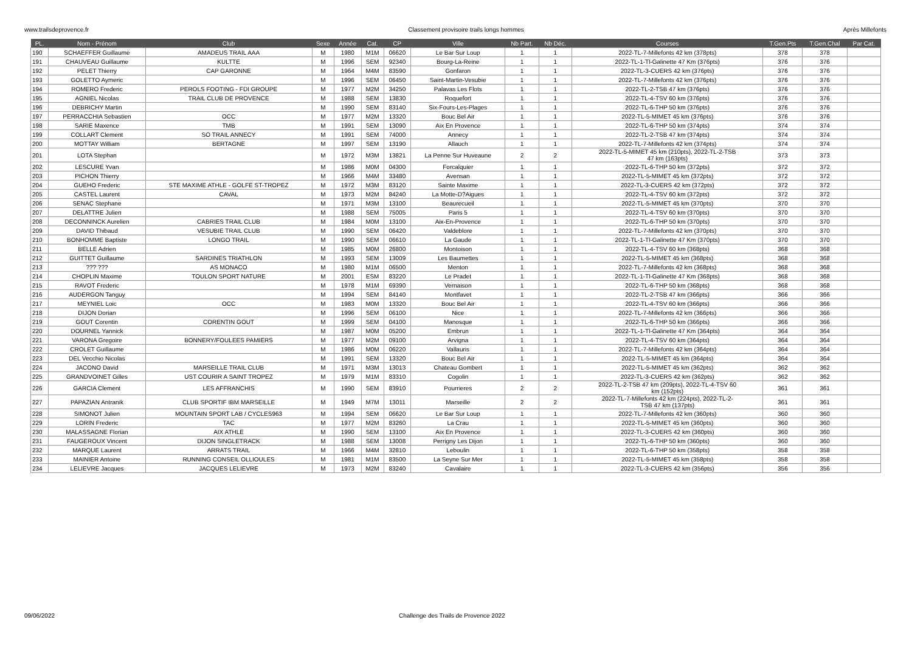www.trailsdeprovence.fr Classement provisoire trails longs hommes Après Millefonts
| PL. | Nom - Prénom | Club | Sexe | Année | Cat. | CP | Ville | Nb Part. | Nb Déc. | Courses | T.Gen.Pts | T.Gen.Chal | Par Cat. |
| --- | --- | --- | --- | --- | --- | --- | --- | --- | --- | --- | --- | --- | --- |
| 190 | SCHAEFFER Guillaume | AMADEUS TRAIL AAA | M | 1980 | M1M | 06620 | Le Bar Sur Loup | 1 | 1 | 2022-TL-7-Millefonts 42 km (378pts) | 378 | 378 | |
| 191 | CHAUVEAU Guillaume | KULTTE | M | 1996 | SEM | 92340 | Bourg-La-Reine | 1 | 1 | 2022-TL-1-Tl-Galinette 47 Km (376pts) | 376 | 376 | |
| 192 | PELET Thierry | CAP GARONNE | M | 1964 | M4M | 83590 | Gonfaron | 1 | 1 | 2022-TL-3-CUERS 42 km (376pts) | 376 | 376 | |
| 193 | GOLETTO Aymeric | | M | 1996 | SEM | 06450 | Saint-Martin-Vesubie | 1 | 1 | 2022-TL-7-Millefonts 42 km (376pts) | 376 | 376 | |
| 194 | ROMERO Frederic | PEROLS FOOTING - FDI GROUPE | M | 1977 | M2M | 34250 | Palavas Les Flots | 1 | 1 | 2022-TL-2-TSB 47 km (376pts) | 376 | 376 | |
| 195 | AGNIEL Nicolas | TRAIL CLUB DE PROVENCE | M | 1988 | SEM | 13830 | Roquefort | 1 | 1 | 2022-TL-4-TSV 60 km (376pts) | 376 | 376 | |
| 196 | DEBRICHY Martin | | M | 1990 | SEM | 83140 | Six-Fours-Les-Plages | 1 | 1 | 2022-TL-6-THP 50 km (376pts) | 376 | 376 | |
| 197 | PERRACCHIA Sebastien | OCC | M | 1977 | M2M | 13320 | Bouc Bel Air | 1 | 1 | 2022-TL-5-MIMET 45 km (376pts) | 376 | 376 | |
| 198 | SARIE Maxence | TMB | M | 1991 | SEM | 13090 | Aix En Provence | 1 | 1 | 2022-TL-6-THP 50 km (374pts) | 374 | 374 | |
| 199 | COLLART Clement | SO TRAIL ANNECY | M | 1991 | SEM | 74000 | Annecy | 1 | 1 | 2022-TL-2-TSB 47 km (374pts) | 374 | 374 | |
| 200 | MOTTAY William | BERTAGNE | M | 1997 | SEM | 13190 | Allauch | 1 | 1 | 2022-TL-7-Millefonts 42 km (374pts) | 374 | 374 | |
| 201 | LOTA Stephan | | M | 1972 | M3M | 13821 | La Penne Sur Huveaune | 2 | 2 | 2022-TL-5-MIMET 45 km (210pts), 2022-TL-2-TSB 47 km (163pts) | 373 | 373 | |
| 202 | LESCURE Yvan | | M | 1986 | M0M | 04300 | Forcalquier | 1 | 1 | 2022-TL-6-THP 50 km (372pts) | 372 | 372 | |
| 203 | PICHON Thierry | | M | 1966 | M4M | 33480 | Avensan | 1 | 1 | 2022-TL-5-MIMET 45 km (372pts) | 372 | 372 | |
| 204 | GUEHO Frederic | STE MAXIME ATHLE - GOLFE ST-TROPEZ | M | 1972 | M3M | 83120 | Sainte Maxime | 1 | 1 | 2022-TL-3-CUERS 42 km (372pts) | 372 | 372 | |
| 205 | CASTEL Laurent | CAVAL | M | 1973 | M2M | 84240 | La Motte-D?Aigues | 1 | 1 | 2022-TL-4-TSV 60 km (372pts) | 372 | 372 | |
| 206 | SENAC Stephane | | M | 1971 | M3M | 13100 | Beaurecueil | 1 | 1 | 2022-TL-5-MIMET 45 km (370pts) | 370 | 370 | |
| 207 | DELATTRE Julien | | M | 1988 | SEM | 75005 | Paris 5 | 1 | 1 | 2022-TL-4-TSV 60 km (370pts) | 370 | 370 | |
| 208 | DECONNINCK Aurelien | CABRIES TRAIL CLUB | M | 1984 | M0M | 13100 | Aix-En-Provence | 1 | 1 | 2022-TL-6-THP 50 km (370pts) | 370 | 370 | |
| 209 | DAVID Thibaud | VESUBIE TRAIL CLUB | M | 1990 | SEM | 06420 | Valdeblore | 1 | 1 | 2022-TL-7-Millefonts 42 km (370pts) | 370 | 370 | |
| 210 | BONHOMME Baptiste | LONGO TRAIL | M | 1990 | SEM | 06610 | La Gaude | 1 | 1 | 2022-TL-1-Tl-Galinette 47 Km (370pts) | 370 | 370 | |
| 211 | BELLE Adrien | | M | 1985 | M0M | 26800 | Montoison | 1 | 1 | 2022-TL-4-TSV 60 km (368pts) | 368 | 368 | |
| 212 | GUITTET Guillaume | SARDINES TRIATHLON | M | 1993 | SEM | 13009 | Les Baumettes | 1 | 1 | 2022-TL-5-MIMET 45 km (368pts) | 368 | 368 | |
| 213 | ??? ??? | AS MONACO | M | 1980 | M1M | 06500 | Menton | 1 | 1 | 2022-TL-7-Millefonts 42 km (368pts) | 368 | 368 | |
| 214 | CHOPLIN Maxime | TOULON SPORT NATURE | M | 2001 | ESM | 83220 | Le Pradet | 1 | 1 | 2022-TL-1-Tl-Galinette 47 Km (368pts) | 368 | 368 | |
| 215 | RAVOT Frederic | | M | 1978 | M1M | 69390 | Vernaison | 1 | 1 | 2022-TL-6-THP 50 km (368pts) | 368 | 368 | |
| 216 | AUDERGON Tanguy | | M | 1994 | SEM | 84140 | Montfavet | 1 | 1 | 2022-TL-2-TSB 47 km (366pts) | 366 | 366 | |
| 217 | MEYNIEL Loic | OCC | M | 1983 | M0M | 13320 | Bouc Bel Air | 1 | 1 | 2022-TL-4-TSV 60 km (366pts) | 366 | 366 | |
| 218 | DIJON Dorian | | M | 1996 | SEM | 06100 | Nice | 1 | 1 | 2022-TL-7-Millefonts 42 km (366pts) | 366 | 366 | |
| 219 | GOUT Corentin | CORENTIN GOUT | M | 1999 | SEM | 04100 | Manosque | 1 | 1 | 2022-TL-6-THP 50 km (366pts) | 366 | 366 | |
| 220 | DOURNEL Yannick | | M | 1987 | M0M | 05200 | Embrun | 1 | 1 | 2022-TL-1-Tl-Galinette 47 Km (364pts) | 364 | 364 | |
| 221 | VARONA Gregoire | BONNERY/FOULEES PAMIERS | M | 1977 | M2M | 09100 | Arvigna | 1 | 1 | 2022-TL-4-TSV 60 km (364pts) | 364 | 364 | |
| 222 | CROLET Guillaume | | M | 1986 | M0M | 06220 | Vallauris | 1 | 1 | 2022-TL-7-Millefonts 42 km (364pts) | 364 | 364 | |
| 223 | DEL Vecchio Nicolas | | M | 1991 | SEM | 13320 | Bouc Bel Air | 1 | 1 | 2022-TL-5-MIMET 45 km (364pts) | 364 | 364 | |
| 224 | JACONO David | MARSEILLE TRAIL CLUB | M | 1971 | M3M | 13013 | Chateau Gombert | 1 | 1 | 2022-TL-5-MIMET 45 km (362pts) | 362 | 362 | |
| 225 | GRANDVOINET Gilles | UST COURIR A SAINT TROPEZ | M | 1979 | M1M | 83310 | Cogolin | 1 | 1 | 2022-TL-3-CUERS 42 km (362pts) | 362 | 362 | |
| 226 | GARCIA Clement | LES AFFRANCHIS | M | 1990 | SEM | 83910 | Pourrieres | 2 | 2 | 2022-TL-2-TSB 47 km (209pts), 2022-TL-4-TSV 60 km (152pts) | 361 | 361 | |
| 227 | PAPAZIAN Antranik | CLUB SPORTIF IBM MARSEILLE | M | 1949 | M7M | 13011 | Marseille | 2 | 2 | 2022-TL-7-Millefonts 42 km (224pts), 2022-TL-2- TSB 47 km (137pts) | 361 | 361 | |
| 228 | SIMONOT Julien | MOUNTAIN SPORT LAB / CYCLES963 | M | 1994 | SEM | 06620 | Le Bar Sur Loup | 1 | 1 | 2022-TL-7-Millefonts 42 km (360pts) | 360 | 360 | |
| 229 | LORIN Frederic | TAC | M | 1977 | M2M | 83260 | La Crau | 1 | 1 | 2022-TL-5-MIMET 45 km (360pts) | 360 | 360 | |
| 230 | MALASSAGNE Florian | AIX ATHLE | M | 1990 | SEM | 13100 | Aix En Provence | 1 | 1 | 2022-TL-3-CUERS 42 km (360pts) | 360 | 360 | |
| 231 | FAUGEROUX Vincent | DIJON SINGLETRACK | M | 1988 | SEM | 13008 | Perrigny Les Dijon | 1 | 1 | 2022-TL-6-THP 50 km (360pts) | 360 | 360 | |
| 232 | MARQUE Laurent | ARRATS TRAIL | M | 1966 | M4M | 32810 | Leboulin | 1 | 1 | 2022-TL-6-THP 50 km (358pts) | 358 | 358 | |
| 233 | MAINIER Antoine | RUNNING CONSEIL OLLIOULES | M | 1981 | M1M | 83500 | La Seyne Sur Mer | 1 | 1 | 2022-TL-5-MIMET 45 km (358pts) | 358 | 358 | |
| 234 | LELIEVRE Jacques | JACQUES LELIEVRE | M | 1973 | M2M | 83240 | Cavalaire | 1 | 1 | 2022-TL-3-CUERS 42 km (356pts) | 356 | 356 | |
09/06/2022 Challenge des Trails de Provence 2022